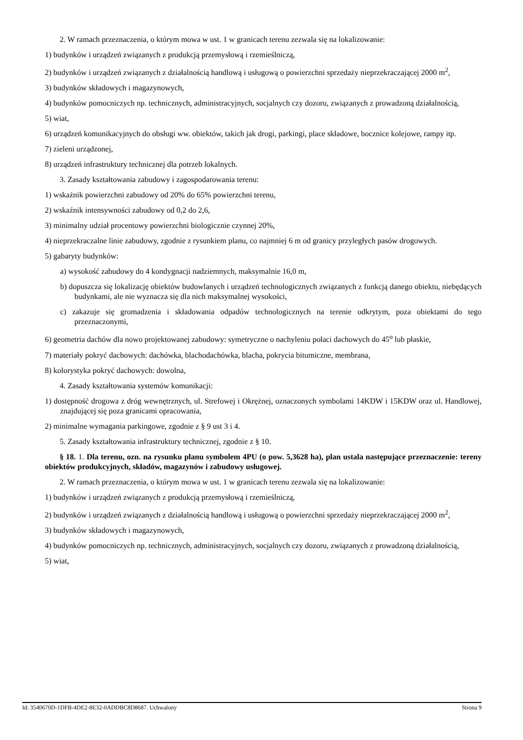2. W ramach przeznaczenia, o którym mowa w ust. 1 w granicach terenu zezwala się na lokalizowanie:
1) budynków i urządzeń związanych z produkcją przemysłową i rzemieślniczą,
2) budynków i urządzeń związanych z działalnością handlową i usługową o powierzchni sprzedaży nieprzekraczającej 2000 m<sup>2</sup>,
3) budynków składowych i magazynowych,
4) budynków pomocniczych np. technicznych, administracyjnych, socjalnych czy dozoru, związanych z prowadzoną działalnością,
5) wiat,
6) urządzeń komunikacyjnych do obsługi ww. obiektów, takich jak drogi, parkingi, place składowe, bocznice kolejowe, rampy itp.
7) zieleni urządzonej,
8) urządzeń infrastruktury technicznej dla potrzeb lokalnych.
3. Zasady kształtowania zabudowy i zagospodarowania terenu:
1) wskaźnik powierzchni zabudowy od 20% do 65% powierzchni terenu,
2) wskaźnik intensywności zabudowy od 0,2 do 2,6,
3) minimalny udział procentowy powierzchni biologicznie czynnej 20%,
4) nieprzekraczalne linie zabudowy, zgodnie z rysunkiem planu, co najmniej 6 m od granicy przyległych pasów drogowych.
5) gabaryty budynków:
a) wysokość zabudowy do 4 kondygnacji nadziemnych, maksymalnie 16,0 m,
b) dopuszcza się lokalizację obiektów budowlanych i urządzeń technologicznych związanych z funkcją danego obiektu, niebędących budynkami, ale nie wyznacza się dla nich maksymalnej wysokości,
c) zakazuje się gromadzenia i składowania odpadów technologicznych na terenie odkrytym, poza obiektami do tego przeznaczonymi,
6) geometria dachów dla nowo projektowanej zabudowy: symetryczne o nachyleniu połaci dachowych do 45<sup>o</sup> lub płaskie,
7) materiały pokryć dachowych: dachówka, blachodachówka, blacha, pokrycia bitumiczne, membrana,
8) kolorystyka pokryć dachowych: dowolna,
4. Zasady kształtowania systemów komunikacji:
1) dostępność drogowa z dróg wewnętrznych, ul. Strefowej i Okrężnej, oznaczonych symbolami 14KDW i 15KDW oraz ul. Handlowej, znajdującej się poza granicami opracowania,
2) minimalne wymagania parkingowe, zgodnie z § 9 ust 3 i 4.
5. Zasady kształtowania infrastruktury technicznej, zgodnie z § 10.
§ 18. 1. Dla terenu, ozn. na rysunku planu symbolem 4PU (o pow. 5,3628 ha), plan ustala następujące przeznaczenie: tereny obiektów produkcyjnych, składów, magazynów i zabudowy usługowej.
2. W ramach przeznaczenia, o którym mowa w ust. 1 w granicach terenu zezwala się na lokalizowanie:
1) budynków i urządzeń związanych z produkcją przemysłową i rzemieślniczą,
2) budynków i urządzeń związanych z działalnością handlową i usługową o powierzchni sprzedaży nieprzekraczającej 2000 m<sup>2</sup>,
3) budynków składowych i magazynowych,
4) budynków pomocniczych np. technicznych, administracyjnych, socjalnych czy dozoru, związanych z prowadzoną działalnością,
5) wiat,
Id: 3540670D-1DFB-4DE2-8E32-0ADDBC8D8687. Uchwalony Strona 9